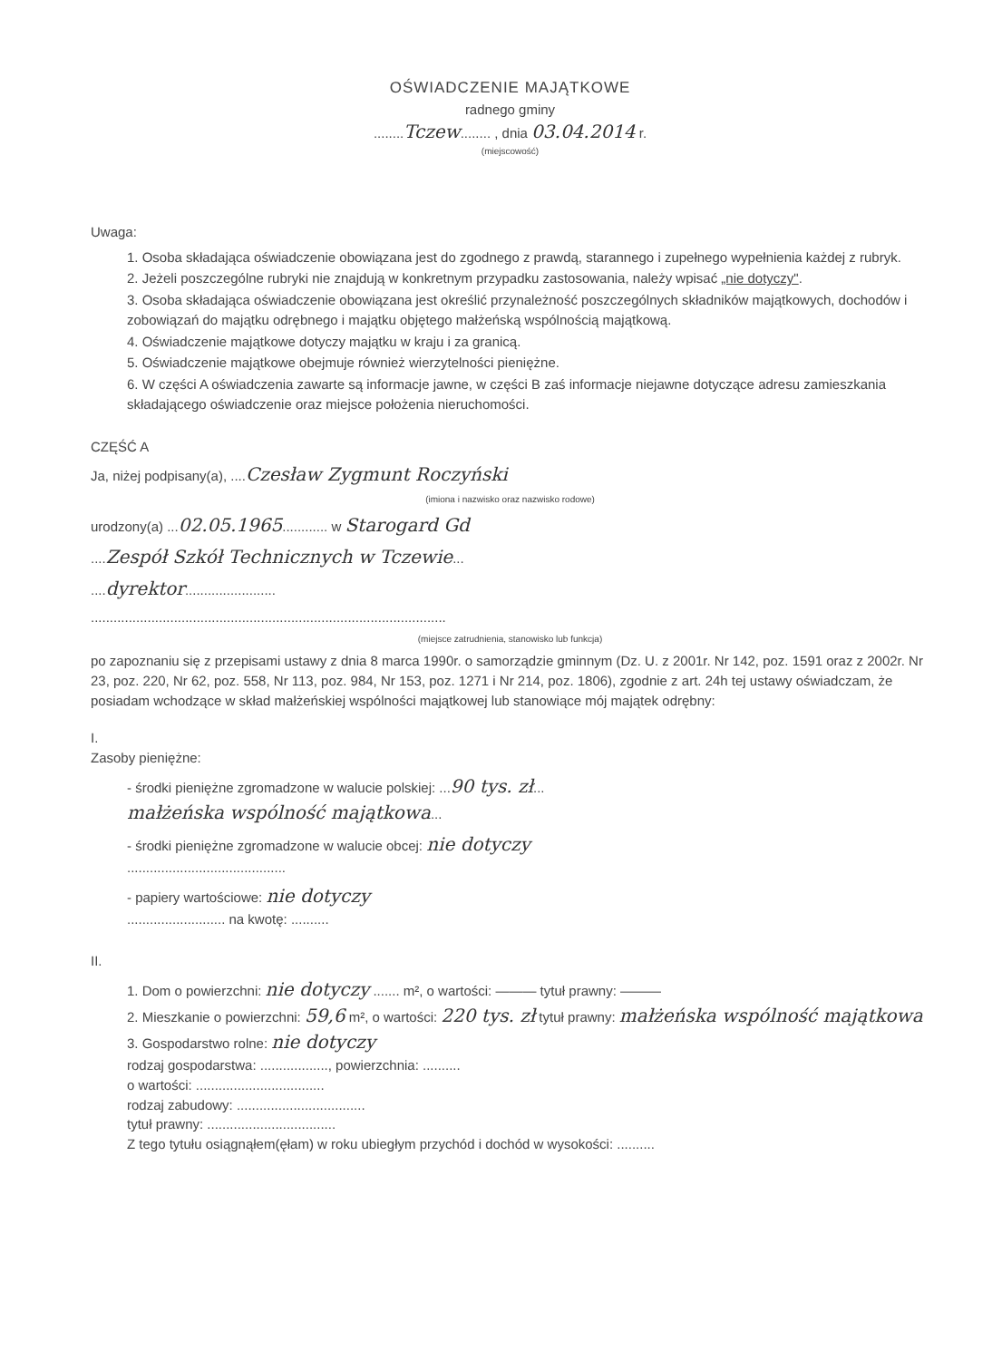OŚWIADCZENIE MAJĄTKOWE
radnego gminy
........Tczew........ , dnia 03.04.2014 r.
(miejscowość)
Uwaga:
1. Osoba składająca oświadczenie obowiązana jest do zgodnego z prawdą, starannego i zupełnego wypełnienia każdej z rubryk.
2. Jeżeli poszczególne rubryki nie znajdują w konkretnym przypadku zastosowania, należy wpisać „nie dotyczy".
3. Osoba składająca oświadczenie obowiązana jest określić przynależność poszczególnych składników majątkowych, dochodów i zobowiązań do majątku odrębnego i majątku objętego małżeńską wspólnością majątkową.
4. Oświadczenie majątkowe dotyczy majątku w kraju i za granicą.
5. Oświadczenie majątkowe obejmuje również wierzytelności pieniężne.
6. W części A oświadczenia zawarte są informacje jawne, w części B zaś informacje niejawne dotyczące adresu zamieszkania składającego oświadczenie oraz miejsce położenia nieruchomości.
CZĘŚĆ A
Ja, niżej podpisany(a), ....Czesław Zygmunt Roczyński
(imiona i nazwisko oraz nazwisko rodowe)
urodzony(a) ...02.05.1965............ w Starogard Gd
....Zespół Szkół Technicznych w Tczewie...
....dyrektor........................
..............................................................................................
(miejsce zatrudnienia, stanowisko lub funkcja)
po zapoznaniu się z przepisami ustawy z dnia 8 marca 1990r. o samorządzie gminnym (Dz. U. z 2001r. Nr 142, poz. 1591 oraz z 2002r. Nr 23, poz. 220, Nr 62, poz. 558, Nr 113, poz. 984, Nr 153, poz. 1271 i Nr 214, poz. 1806), zgodnie z art. 24h tej ustawy oświadczam, że posiadam wchodzące w skład małżeńskiej wspólności majątkowej lub stanowiące mój majątek odrębny:
I.
Zasoby pieniężne:
- środki pieniężne zgromadzone w walucie polskiej: ...90 tys. zł...
małżeńska wspólność majątkowa...
- środki pieniężne zgromadzone w walucie obcej: nie dotyczy
..........................................
- papiery wartościowe: nie dotyczy
.......................... na kwotę: ..........
II.
1. Dom o powierzchni: nie dotyczy ....... m², o wartości: ——— tytuł prawny: ———
2. Mieszkanie o powierzchni: 59,6 m², o wartości: 220 tys. zł tytuł prawny: małżeńska wspólność majątkowa
3. Gospodarstwo rolne: nie dotyczy
rodzaj gospodarstwa: .................., powierzchnia: ..........
o wartości: ..................................
rodzaj zabudowy: ..................................
tytuł prawny: ..................................
Z tego tytułu osiągnąłem(ęłam) w roku ubiegłym przychód i dochód w wysokości: ..........